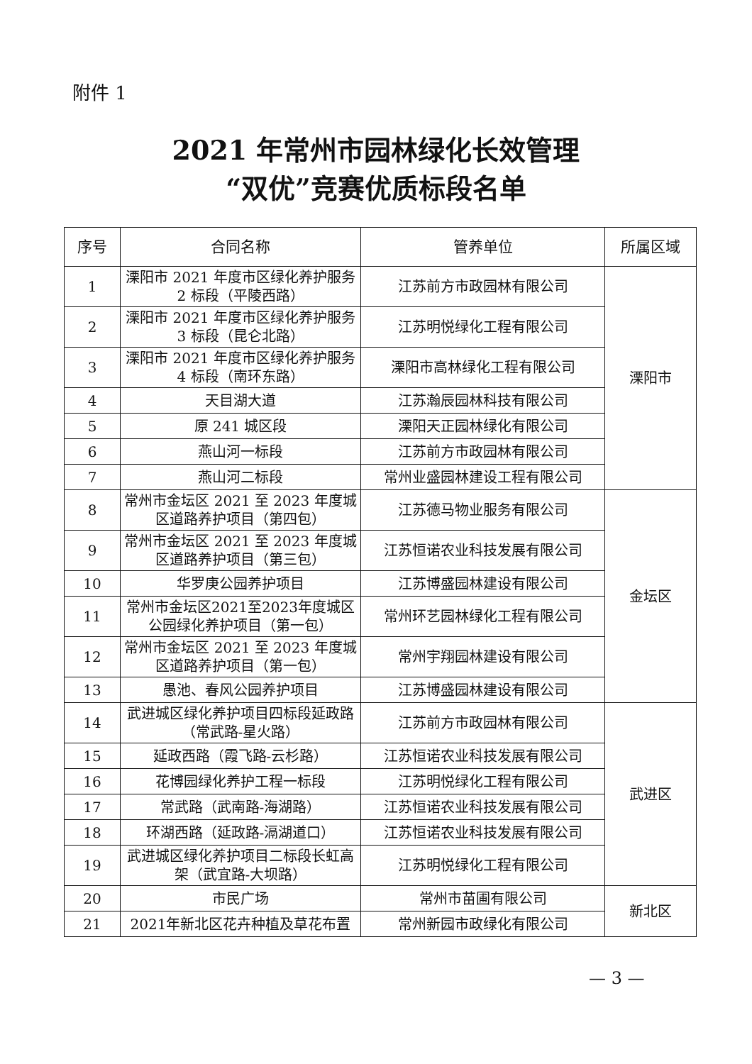附件 1
2021 年常州市园林绿化长效管理
“双优”竞赛优质标段名单
| 序号 | 合同名称 | 管养单位 | 所属区域 |
| --- | --- | --- | --- |
| 1 | 溧阳市 2021 年度市区绿化养护服务 2 标段（平陵西路） | 江苏前方市政园林有限公司 | 溧阳市 |
| 2 | 溧阳市 2021 年度市区绿化养护服务 3 标段（昆仑北路） | 江苏明悦绿化工程有限公司 | |
| 3 | 溧阳市 2021 年度市区绿化养护服务 4 标段（南环东路） | 溧阳市高林绿化工程有限公司 | |
| 4 | 天目湖大道 | 江苏瀚辰园林科技有限公司 | |
| 5 | 原 241 城区段 | 溧阳天正园林绿化有限公司 | |
| 6 | 燕山河一标段 | 江苏前方市政园林有限公司 | |
| 7 | 燕山河二标段 | 常州业盛园林建设工程有限公司 | |
| 8 | 常州市金坛区 2021 至 2023 年度城区道路养护项目（第四包） | 江苏德马物业服务有限公司 | 金坛区 |
| 9 | 常州市金坛区 2021 至 2023 年度城区道路养护项目（第三包） | 江苏恒诺农业科技发展有限公司 | |
| 10 | 华罗庚公园养护项目 | 江苏博盛园林建设有限公司 | |
| 11 | 常州市金坛区2021至2023年度城区公园绿化养护项目（第一包） | 常州环艺园林绿化工程有限公司 | |
| 12 | 常州市金坛区 2021 至 2023 年度城区道路养护项目（第一包） | 常州宇翔园林建设有限公司 | |
| 13 | 愚池、春风公园养护项目 | 江苏博盛园林建设有限公司 | |
| 14 | 武进城区绿化养护项目四标段延政路（常武路-星火路） | 江苏前方市政园林有限公司 | 武进区 |
| 15 | 延政西路（霞飞路-云杉路） | 江苏恒诺农业科技发展有限公司 | |
| 16 | 花博园绿化养护工程一标段 | 江苏明悦绿化工程有限公司 | |
| 17 | 常武路（武南路-海湖路） | 江苏恒诺农业科技发展有限公司 | |
| 18 | 环湖西路（延政路-滆湖道口） | 江苏恒诺农业科技发展有限公司 | |
| 19 | 武进城区绿化养护项目二标段长虹高架（武宜路-大坝路） | 江苏明悦绿化工程有限公司 | |
| 20 | 市民广场 | 常州市苗圃有限公司 | 新北区 |
| 21 | 2021年新北区花卉种植及草花布置 | 常州新园市政绿化有限公司 | |
— 3 —